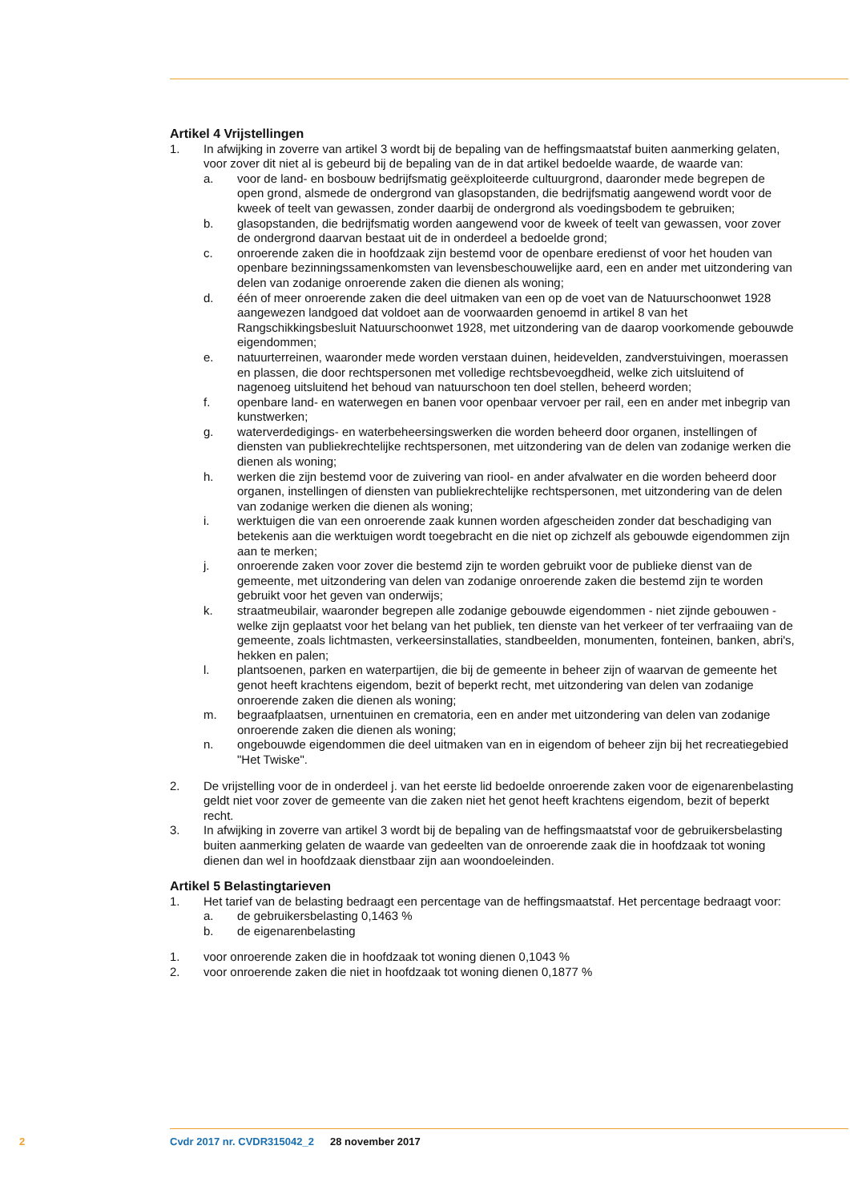Artikel 4 Vrijstellingen
1. In afwijking in zoverre van artikel 3 wordt bij de bepaling van de heffingsmaatstaf buiten aanmerking gelaten, voor zover dit niet al is gebeurd bij de bepaling van de in dat artikel bedoelde waarde, de waarde van:
a. voor de land- en bosbouw bedrijfsmatig geëxploiteerde cultuurgrond, daaronder mede begrepen de open grond, alsmede de ondergrond van glasopstanden, die bedrijfsmatig aangewend wordt voor de kweek of teelt van gewassen, zonder daarbij de ondergrond als voedingsbodem te gebruiken;
b. glasopstanden, die bedrijfsmatig worden aangewend voor de kweek of teelt van gewassen, voor zover de ondergrond daarvan bestaat uit de in onderdeel a bedoelde grond;
c. onroerende zaken die in hoofdzaak zijn bestemd voor de openbare eredienst of voor het houden van openbare bezinningssamenkomsten van levensbeschouwelijke aard, een en ander met uitzondering van delen van zodanige onroerende zaken die dienen als woning;
d. één of meer onroerende zaken die deel uitmaken van een op de voet van de Natuurschoonwet 1928 aangewezen landgoed dat voldoet aan de voorwaarden genoemd in artikel 8 van het Rangschikkingsbesluit Natuurschoonwet 1928, met uitzondering van de daarop voorkomende gebouwde eigendommen;
e. natuurterreinen, waaronder mede worden verstaan duinen, heidevelden, zandverstuivingen, moerassen en plassen, die door rechtspersonen met volledige rechtsbevoegdheid, welke zich uitsluitend of nagenoeg uitsluitend het behoud van natuurschoon ten doel stellen, beheerd worden;
f. openbare land- en waterwegen en banen voor openbaar vervoer per rail, een en ander met inbegrip van kunstwerken;
g. waterverdedigings- en waterbeheersingswerken die worden beheerd door organen, instellingen of diensten van publiekrechtelijke rechtspersonen, met uitzondering van de delen van zodanige werken die dienen als woning;
h. werken die zijn bestemd voor de zuivering van riool- en ander afvalwater en die worden beheerd door organen, instellingen of diensten van publiekrechtelijke rechtspersonen, met uitzondering van de delen van zodanige werken die dienen als woning;
i. werktuigen die van een onroerende zaak kunnen worden afgescheiden zonder dat beschadiging van betekenis aan die werktuigen wordt toegebracht en die niet op zichzelf als gebouwde eigendommen zijn aan te merken;
j. onroerende zaken voor zover die bestemd zijn te worden gebruikt voor de publieke dienst van de gemeente, met uitzondering van delen van zodanige onroerende zaken die bestemd zijn te worden gebruikt voor het geven van onderwijs;
k. straatmeubilair, waaronder begrepen alle zodanige gebouwde eigendommen - niet zijnde gebouwen - welke zijn geplaatst voor het belang van het publiek, ten dienste van het verkeer of ter verfraaiing van de gemeente, zoals lichtmasten, verkeersinstallaties, standbeelden, monumenten, fonteinen, banken, abri's, hekken en palen;
l. plantsoenen, parken en waterpartijen, die bij de gemeente in beheer zijn of waarvan de gemeente het genot heeft krachtens eigendom, bezit of beperkt recht, met uitzondering van delen van zodanige onroerende zaken die dienen als woning;
m. begraafplaatsen, urnentuinen en crematoria, een en ander met uitzondering van delen van zodanige onroerende zaken die dienen als woning;
n. ongebouwde eigendommen die deel uitmaken van en in eigendom of beheer zijn bij het recreatiegebied "Het Twiske".
2. De vrijstelling voor de in onderdeel j. van het eerste lid bedoelde onroerende zaken voor de eigenarenbelasting geldt niet voor zover de gemeente van die zaken niet het genot heeft krachtens eigendom, bezit of beperkt recht.
3. In afwijking in zoverre van artikel 3 wordt bij de bepaling van de heffingsmaatstaf voor de gebruikersbelasting buiten aanmerking gelaten de waarde van gedeelten van de onroerende zaak die in hoofdzaak tot woning dienen dan wel in hoofdzaak dienstbaar zijn aan woondoeleinden.
Artikel 5 Belastingtarieven
1. Het tarief van de belasting bedraagt een percentage van de heffingsmaatstaf. Het percentage bedraagt voor:
a. de gebruikersbelasting 0,1463 %
b. de eigenarenbelasting
1. voor onroerende zaken die in hoofdzaak tot woning dienen 0,1043 %
2. voor onroerende zaken die niet in hoofdzaak tot woning dienen 0,1877 %
2 Cvdr 2017 nr. CVDR315042_2 28 november 2017